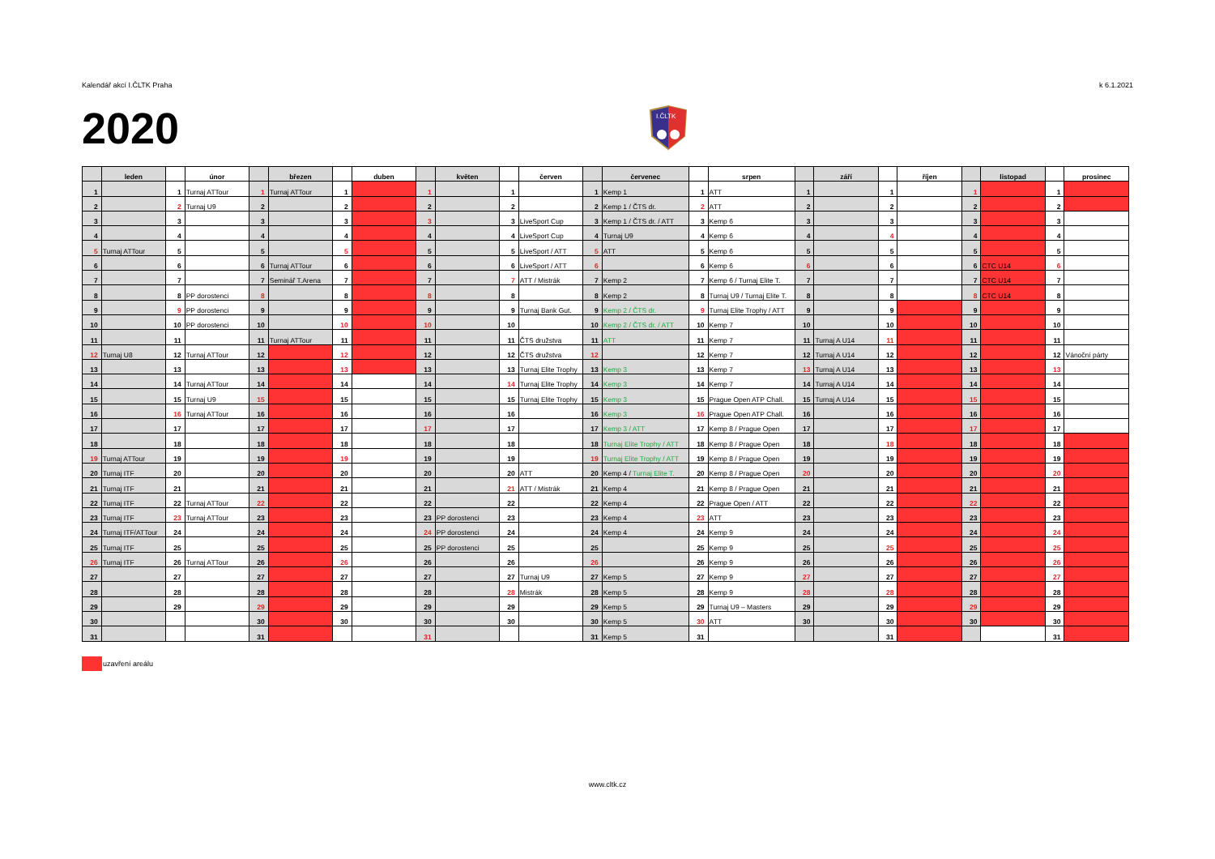Kalendář akcí I.ČLTK Praha k 6.1.2021
2020
I.ČLTK
| | leden | | únor | | březen | | duben | | květen | | červen | | červenec | | srpen | | září | | říjen | | listopad | | prosinec |
| --- | --- | --- | --- | --- | --- | --- | --- | --- | --- | --- | --- | --- | --- | --- | --- | --- | --- | --- | --- | --- | --- | --- | --- |
| 1 | | 1 | Turnaj ATTour | 1 | Turnaj ATTour | 1 | | 1 | | 1 | | 1 | Kemp 1 | 1 | ATT | 1 | | 1 | | 1 | | 1 | |
| 2 | | 2 | Turnaj U9 | 2 | | 2 | | 2 | | 2 | | 2 | Kemp 1 / ČTS dr. | 2 | ATT | 2 | | 2 | | 2 | | 2 | |
| 3 | | 3 | | 3 | | 3 | | 3 | | 3 | LiveSport Cup | 3 | Kemp 1 / ČTS dr. / ATT | 3 | Kemp 6 | 3 | | 3 | | 3 | | 3 | |
| 4 | | 4 | | 4 | | 4 | | 4 | | 4 | LiveSport Cup | 4 | Turnaj U9 | 4 | Kemp 6 | 4 | | 4 | | 4 | | 4 | |
| 5 | Turnaj ATTour | 5 | | 5 | | 5 | | 5 | | 5 | LiveSport / ATT | 5 | ATT | 5 | Kemp 6 | 5 | | 5 | | 5 | | 5 | |
| 6 | | 6 | | 6 | Turnaj ATTour | 6 | | 6 | | 6 | LiveSport / ATT | 6 | | 6 | Kemp 6 | 6 | | 6 | | 6 | CTC U14 | 6 | |
| 7 | | 7 | | 7 | Seminář T.Arena | 7 | | 7 | | 7 | ATT / Mistrák | 7 | Kemp 2 | 7 | Kemp 6 / Turnaj Elite T. | 7 | | 7 | | 7 | CTC U14 | 7 | |
| 8 | | 8 | PP dorostenci | 8 | | 8 | | 8 | | 8 | | 8 | Kemp 2 | 8 | Turnaj U9 / Turnaj Elite T. | 8 | | 8 | | 8 | CTC U14 | 8 | |
| 9 | | 9 | PP dorostenci | 9 | | 9 | | 9 | | 9 | Turnaj Bank Gut. | 9 | Kemp 2 / ČTS dr. | 9 | Turnaj Elite Trophy / ATT | 9 | | 9 | | 9 | | 9 | |
| 10 | | 10 | PP dorostenci | 10 | | 10 | | 10 | | 10 | | 10 | Kemp 2 / ČTS dr. / ATT | 10 | Kemp 7 | 10 | | 10 | | 10 | | 10 | |
| 11 | | 11 | | 11 | Turnaj ATTour | 11 | | 11 | | 11 | ČTS družstva | 11 | ATT | 11 | Kemp 7 | 11 | Turnaj A U14 | 11 | | 11 | | 11 | |
| 12 | Turnaj U8 | 12 | Turnaj ATTour | 12 | | 12 | | 12 | | 12 | ČTS družstva | 12 | | 12 | Kemp 7 | 12 | Turnaj A U14 | 12 | | 12 | | 12 | Vánoční párty |
| 13 | | 13 | | 13 | | 13 | | 13 | | 13 | Turnaj Elite Trophy | 13 | Kemp 3 | 13 | Kemp 7 | 13 | Turnaj A U14 | 13 | | 13 | | 13 | |
| 14 | | 14 | Turnaj ATTour | 14 | | 14 | | 14 | | 14 | Turnaj Elite Trophy | 14 | Kemp 3 | 14 | Kemp 7 | 14 | Turnaj A U14 | 14 | | 14 | | 14 | |
| 15 | | 15 | Turnaj U9 | 15 | | 15 | | 15 | | 15 | Turnaj Elite Trophy | 15 | Kemp 3 | 15 | Prague Open ATP Chall. | 15 | Turnaj A U14 | 15 | | 15 | | 15 | |
| 16 | | 16 | Turnaj ATTour | 16 | | 16 | | 16 | | 16 | | 16 | Kemp 3 | 16 | Prague Open ATP Chall. | 16 | | 16 | | 16 | | 16 | |
| 17 | | 17 | | 17 | | 17 | | 17 | | 17 | | 17 | Kemp 3 / ATT | 17 | Kemp 8 / Prague Open | 17 | | 17 | | 17 | | 17 | |
| 18 | | 18 | | 18 | | 18 | | 18 | | 18 | | 18 | Turnaj Elite Trophy / ATT | 18 | Kemp 8 / Prague Open | 18 | | 18 | | 18 | | 18 | |
| 19 | Turnaj ATTour | 19 | | 19 | | 19 | | 19 | | 19 | | 19 | Turnaj Elite Trophy / ATT | 19 | Kemp 8 / Prague Open | 19 | | 19 | | 19 | | 19 | |
| 20 | Turnaj ITF | 20 | | 20 | | 20 | | 20 | | 20 | ATT | 20 | Kemp 4 / Turnaj Elite T. | 20 | Kemp 8 / Prague Open | 20 | | 20 | | 20 | | 20 | |
| 21 | Turnaj ITF | 21 | | 21 | | 21 | | 21 | | 21 | ATT / Mistrák | 21 | Kemp 4 | 21 | Kemp 8 / Prague Open | 21 | | 21 | | 21 | | 21 | |
| 22 | Turnaj ITF | 22 | Turnaj ATTour | 22 | | 22 | | 22 | | 22 | | 22 | Kemp 4 | 22 | Prague Open / ATT | 22 | | 22 | | 22 | | 22 | |
| 23 | Turnaj ITF | 23 | Turnaj ATTour | 23 | | 23 | | 23 | PP dorostenci | 23 | | 23 | Kemp 4 | 23 | ATT | 23 | | 23 | | 23 | | 23 | |
| 24 | Turnaj ITF/ATTour | 24 | | 24 | | 24 | | 24 | PP dorostenci | 24 | | 24 | Kemp 4 | 24 | Kemp 9 | 24 | | 24 | | 24 | | 24 | |
| 25 | Turnaj ITF | 25 | | 25 | | 25 | | 25 | PP dorostenci | 25 | | 25 | | 25 | Kemp 9 | 25 | | 25 | | 25 | | 25 | |
| 26 | Turnaj ITF | 26 | Turnaj ATTour | 26 | | 26 | | 26 | | 26 | | 26 | | 26 | Kemp 9 | 26 | | 26 | | 26 | | 26 | |
| 27 | | 27 | | 27 | | 27 | | 27 | | 27 | Turnaj U9 | 27 | Kemp 5 | 27 | Kemp 9 | 27 | | 27 | | 27 | | 27 | |
| 28 | | 28 | | 28 | | 28 | | 28 | | 28 | Mistrák | 28 | Kemp 5 | 28 | Kemp 9 | 28 | | 28 | | 28 | | 28 | |
| 29 | | 29 | | 29 | | 29 | | 29 | | 29 | | 29 | Kemp 5 | 29 | Turnaj U9 – Masters | 29 | | 29 | | 29 | | 29 | |
| 30 | | | | 30 | | 30 | | 30 | | 30 | | 30 | Kemp 5 | 30 | ATT | 30 | | 30 | | 30 | | 30 | |
| 31 | | | | 31 | | | | 31 | | | | 31 | Kemp 5 | 31 | | | | 31 | | | | 31 | |
uzavření areálu
www.cltk.cz